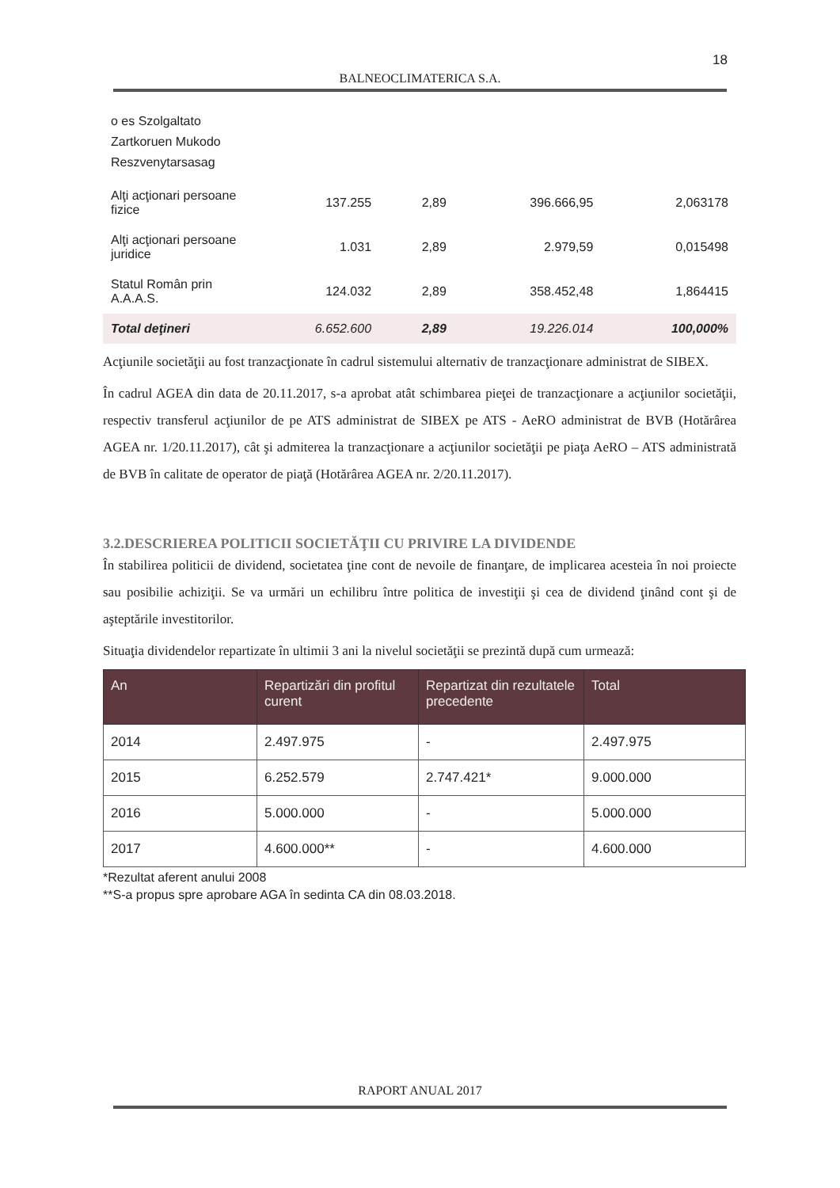18
BALNEOCLIMATERICA S.A.
| o es Szolgaltato Zartkoruen Mukodo Reszvenytarsasag | | | | |
| Alţi acţionari persoane fizice | 137.255 | 2,89 | 396.666,95 | 2,063178 |
| Alţi acţionari persoane juridice | 1.031 | 2,89 | 2.979,59 | 0,015498 |
| Statul Român prin A.A.A.S. | 124.032 | 2,89 | 358.452,48 | 1,864415 |
| Total deţineri | 6.652.600 | 2,89 | 19.226.014 | 100,000% |
Acţiunile societăţii au fost tranzacţionate în cadrul sistemului alternativ de tranzacţionare administrat de SIBEX.
În cadrul AGEA din data de 20.11.2017, s-a aprobat atât schimbarea pieţei de tranzacţionare a acţiunilor societăţii, respectiv transferul acţiunilor de pe ATS administrat de SIBEX pe ATS - AeRO administrat de BVB (Hotărârea AGEA nr. 1/20.11.2017), cât şi admiterea la tranzacţionare a acţiunilor societăţii pe piaţa AeRO – ATS administrată de BVB în calitate de operator de piaţă (Hotărârea AGEA nr. 2/20.11.2017).
3.2.DESCRIEREA POLITICII SOCIETĂŢII CU PRIVIRE LA DIVIDENDE
În stabilirea politicii de dividend, societatea ţine cont de nevoile de finanţare, de implicarea acesteia în noi proiecte sau posibilie achiziţii. Se va urmări un echilibru între politica de investiţii şi cea de dividend ţinând cont şi de aşteptările investitorilor.
Situaţia dividendelor repartizate în ultimii 3 ani la nivelul societăţii se prezintă după cum urmează:
| An | Repartizări din profitul curent | Repartizat din rezultatele precedente | Total |
| --- | --- | --- | --- |
| 2014 | 2.497.975 | - | 2.497.975 |
| 2015 | 6.252.579 | 2.747.421* | 9.000.000 |
| 2016 | 5.000.000 | - | 5.000.000 |
| 2017 | 4.600.000** | - | 4.600.000 |
*Rezultat aferent anului 2008
**S-a propus spre aprobare AGA în sedinta CA din 08.03.2018.
RAPORT ANUAL 2017